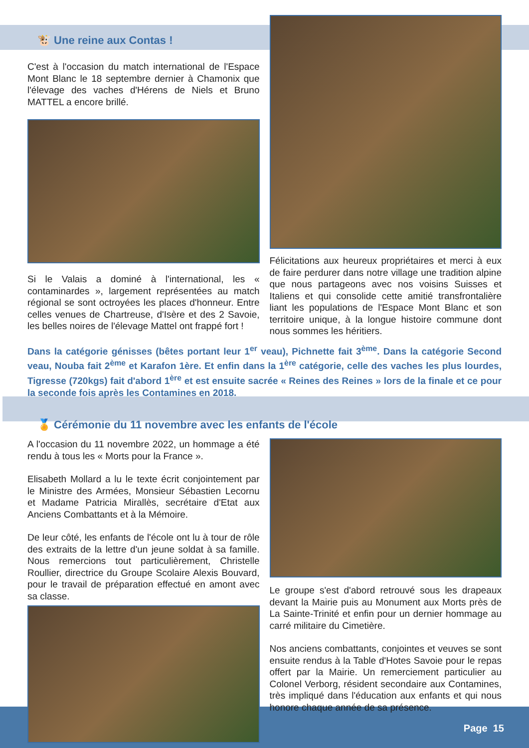🐮 Une reine aux Contas !
C'est à l'occasion du match international de l'Espace Mont Blanc le 18 septembre dernier à Chamonix que l'élevage des vaches d'Hérens de Niels et Bruno MATTEL a encore brillé.
Si le Valais a dominé à l'international, les « contaminardes », largement représentées au match régional se sont octroyées les places d'honneur. Entre celles venues de Chartreuse, d'Isère et des 2 Savoie, les belles noires de l'élevage Mattel ont frappé fort !
Félicitations aux heureux propriétaires et merci à eux de faire perdurer dans notre village une tradition alpine que nous partageons avec nos voisins Suisses et Italiens et qui consolide cette amitié transfrontalière liant les populations de l'Espace Mont Blanc et son territoire unique, à la longue histoire commune dont nous sommes les héritiers.
Dans la catégorie génisses (bêtes portant leur 1<sup>er</sup> veau), Pichnette fait 3<sup>ème</sup>. Dans la catégorie Second veau, Nouba fait 2<sup>ème</sup> et Karafon 1ère. Et enfin dans la 1<sup>ère</sup> catégorie, celle des vaches les plus lourdes, Tigresse (720kgs) fait d'abord 1<sup>ère</sup> et est ensuite sacrée « Reines des Reines » lors de la finale et ce pour la seconde fois après les Contamines en 2018.
🏅 Cérémonie du 11 novembre avec les enfants de l'école
A l'occasion du 11 novembre 2022, un hommage a été rendu à tous les « Morts pour la France ».
Elisabeth Mollard a lu le texte écrit conjointement par le Ministre des Armées, Monsieur Sébastien Lecornu et Madame Patricia Mirallès, secrétaire d'Etat aux Anciens Combattants et à la Mémoire.
De leur côté, les enfants de l'école ont lu à tour de rôle des extraits de la lettre d'un jeune soldat à sa famille. Nous remercions tout particulièrement, Christelle Roullier, directrice du Groupe Scolaire Alexis Bouvard, pour le travail de préparation effectué en amont avec sa classe.
Le groupe s'est d'abord retrouvé sous les drapeaux devant la Mairie puis au Monument aux Morts près de La Sainte-Trinité et enfin pour un dernier hommage au carré militaire du Cimetière.
Nos anciens combattants, conjointes et veuves se sont ensuite rendus à la Table d'Hotes Savoie pour le repas offert par la Mairie. Un remerciement particulier au Colonel Verborg, résident secondaire aux Contamines, très impliqué dans l'éducation aux enfants et qui nous honore chaque année de sa présence.
Page 15